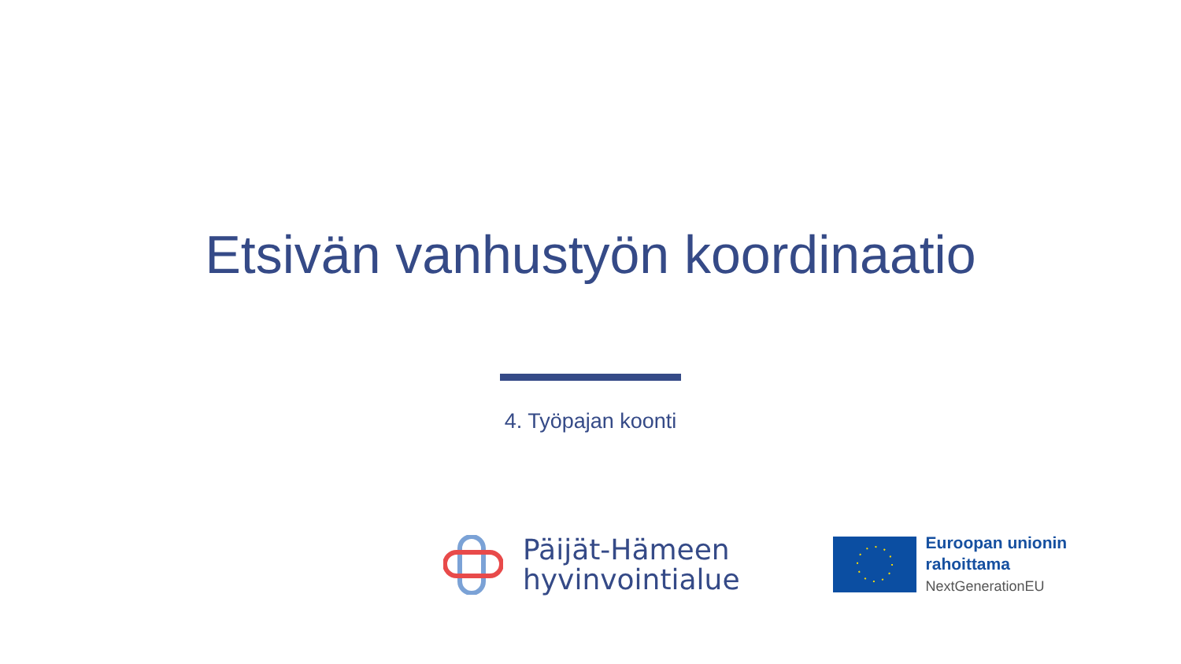Etsivän vanhustyön koordinaatio
4. Työpajan koonti
Päijät-Hämeen
hyvinvointialue
Euroopan unionin
rahoittama
NextGenerationEU